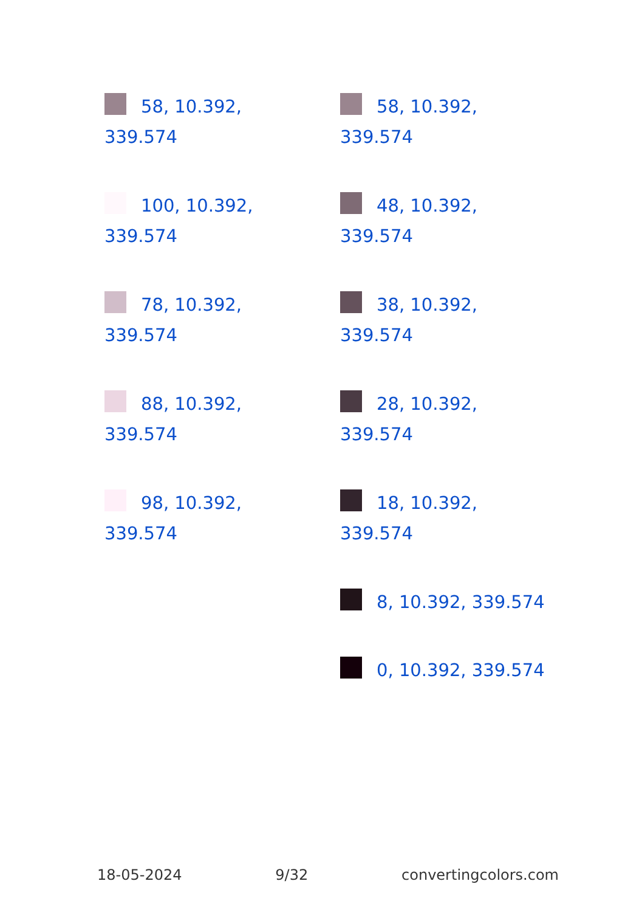58, 10.392, 339.574
100, 10.392, 339.574
78, 10.392, 339.574
88, 10.392, 339.574
98, 10.392, 339.574
58, 10.392, 339.574
48, 10.392, 339.574
38, 10.392, 339.574
28, 10.392, 339.574
18, 10.392, 339.574
8, 10.392, 339.574
0, 10.392, 339.574
18-05-2024 9/32 convertingcolors.com